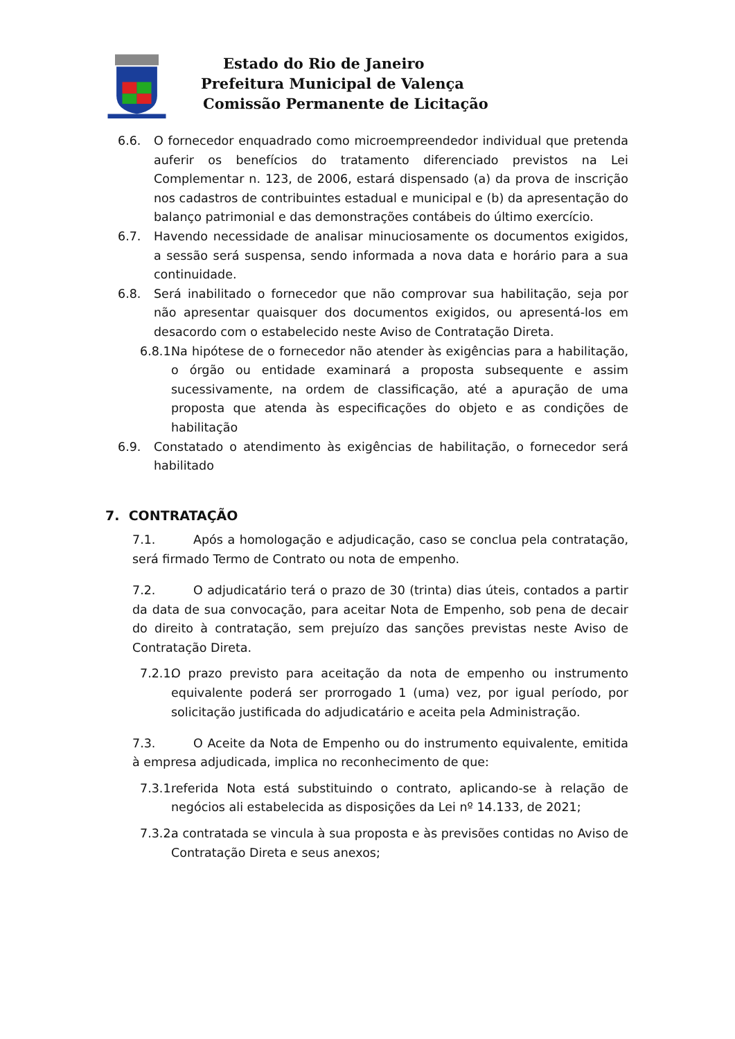Estado do Rio de Janeiro
Prefeitura Municipal de Valença
Comissão Permanente de Licitação
6.6. O fornecedor enquadrado como microempreendedor individual que pretenda auferir os benefícios do tratamento diferenciado previstos na Lei Complementar n. 123, de 2006, estará dispensado (a) da prova de inscrição nos cadastros de contribuintes estadual e municipal e (b) da apresentação do balanço patrimonial e das demonstrações contábeis do último exercício.
6.7. Havendo necessidade de analisar minuciosamente os documentos exigidos, a sessão será suspensa, sendo informada a nova data e horário para a sua continuidade.
6.8. Será inabilitado o fornecedor que não comprovar sua habilitação, seja por não apresentar quaisquer dos documentos exigidos, ou apresentá-los em desacordo com o estabelecido neste Aviso de Contratação Direta.
6.8.1. Na hipótese de o fornecedor não atender às exigências para a habilitação, o órgão ou entidade examinará a proposta subsequente e assim sucessivamente, na ordem de classificação, até a apuração de uma proposta que atenda às especificações do objeto e as condições de habilitação
6.9. Constatado o atendimento às exigências de habilitação, o fornecedor será habilitado
7. CONTRATAÇÃO
7.1. Após a homologação e adjudicação, caso se conclua pela contratação, será firmado Termo de Contrato ou nota de empenho.
7.2. O adjudicatário terá o prazo de 30 (trinta) dias úteis, contados a partir da data de sua convocação, para aceitar Nota de Empenho, sob pena de decair do direito à contratação, sem prejuízo das sanções previstas neste Aviso de Contratação Direta.
7.2.1. O prazo previsto para aceitação da nota de empenho ou instrumento equivalente poderá ser prorrogado 1 (uma) vez, por igual período, por solicitação justificada do adjudicatário e aceita pela Administração.
7.3. O Aceite da Nota de Empenho ou do instrumento equivalente, emitida à empresa adjudicada, implica no reconhecimento de que:
7.3.1. referida Nota está substituindo o contrato, aplicando-se à relação de negócios ali estabelecida as disposições da Lei nº 14.133, de 2021;
7.3.2. a contratada se vincula à sua proposta e às previsões contidas no Aviso de Contratação Direta e seus anexos;